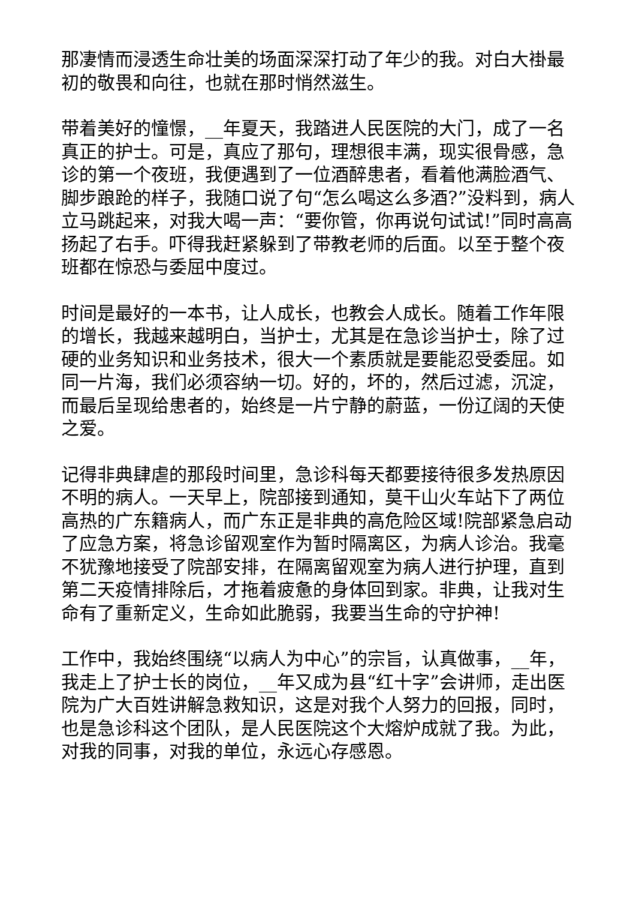那凄情而浸透生命壮美的场面深深打动了年少的我。对白大褂最初的敬畏和向往，也就在那时悄然滋生。
带着美好的憧憬，__年夏天，我踏进人民医院的大门，成了一名真正的护士。可是，真应了那句，理想很丰满，现实很骨感，急诊的第一个夜班，我便遇到了一位酒醉患者，看着他满脸酒气、脚步踉跄的样子，我随口说了句“怎么喝这么多酒?”没料到，病人立马跳起来，对我大喝一声：“要你管，你再说句试试!”同时高高扬起了右手。吓得我赶紧躲到了带教老师的后面。以至于整个夜班都在惊恐与委屈中度过。
时间是最好的一本书，让人成长，也教会人成长。随着工作年限的增长，我越来越明白，当护士，尤其是在急诊当护士，除了过硬的业务知识和业务技术，很大一个素质就是要能忍受委屈。如同一片海，我们必须容纳一切。好的，坏的，然后过滤，沉淀，而最后呈现给患者的，始终是一片宁静的蔚蓝，一份辽阔的天使之爱。
记得非典肆虐的那段时间里，急诊科每天都要接待很多发热原因不明的病人。一天早上，院部接到通知，莫干山火车站下了两位高热的广东籍病人，而广东正是非典的高危险区域!院部紧急启动了应急方案，将急诊留观室作为暂时隔离区，为病人诊治。我毫不犹豫地接受了院部安排，在隔离留观室为病人进行护理，直到第二天疫情排除后，才拖着疲惫的身体回到家。非典，让我对生命有了重新定义，生命如此脆弱，我要当生命的守护神!
工作中，我始终围绕“以病人为中心”的宗旨，认真做事，__年，我走上了护士长的岗位，__年又成为县“红十字”会讲师，走出医院为广大百姓讲解急救知识，这是对我个人努力的回报，同时，也是急诊科这个团队，是人民医院这个大熔炉成就了我。为此，对我的同事，对我的单位，永远心存感恩。